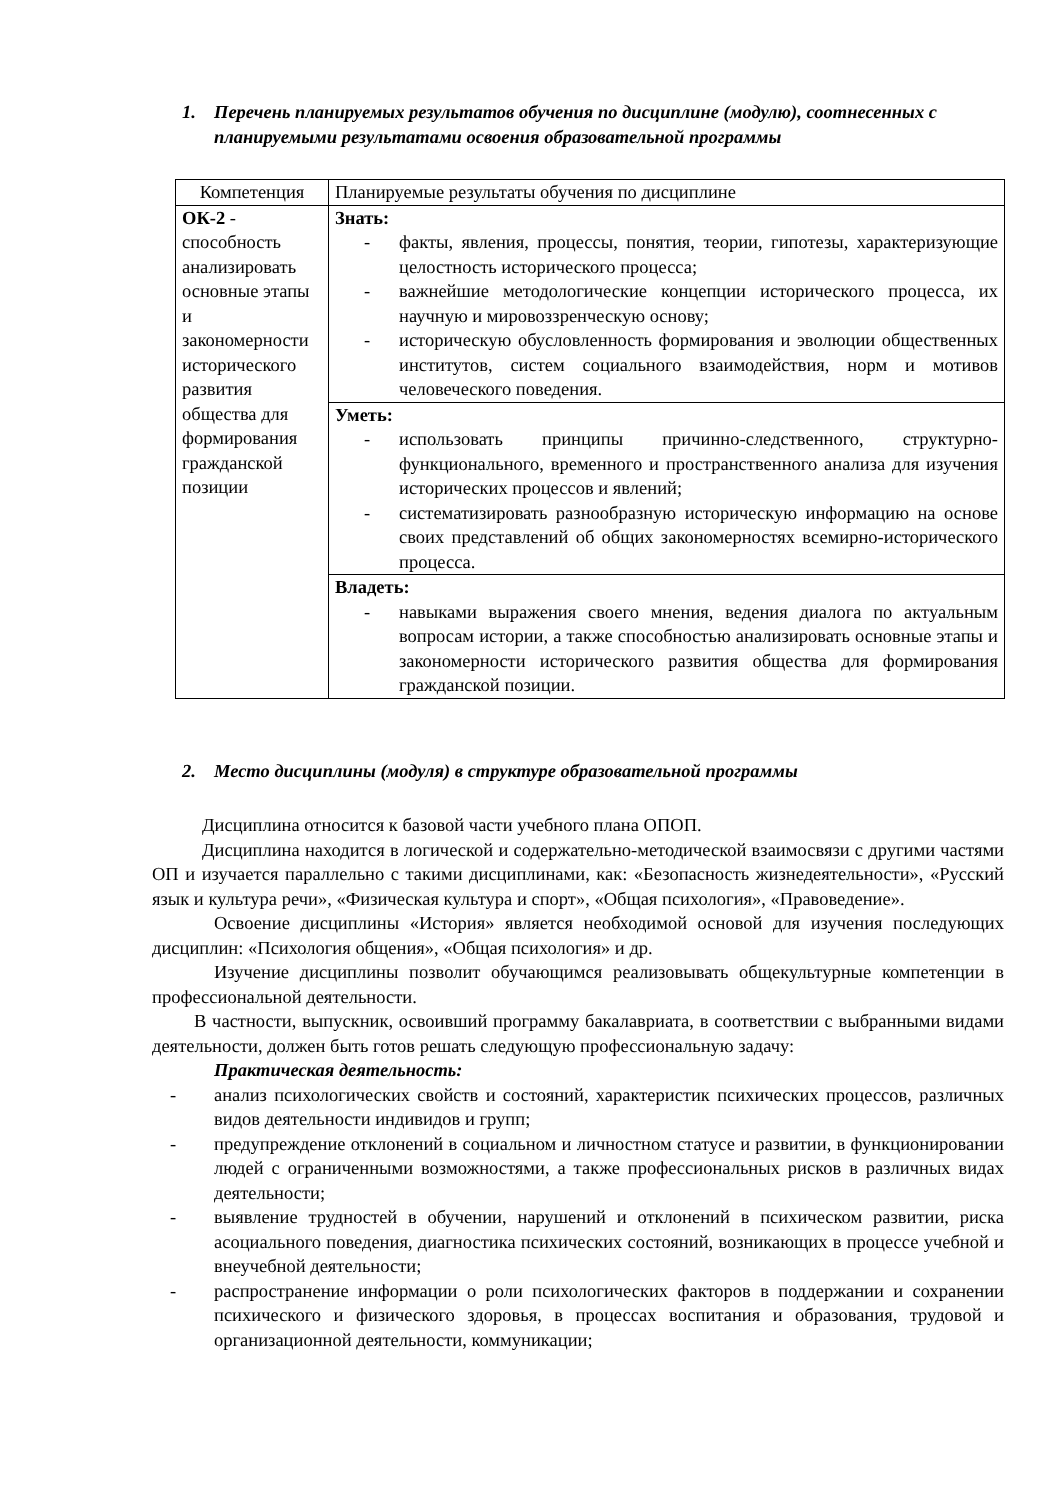1. Перечень планируемых результатов обучения по дисциплине (модулю), соотнесенных с планируемыми результатами освоения образовательной программы
| Компетенция | Планируемые результаты обучения по дисциплине |
| ОК-2 - способность анализировать основные этапы и закономерности исторического развития общества для формирования гражданской позиции | Знать: - факты, явления, процессы, понятия, теории, гипотезы, характеризующие целостность исторического процесса; - важнейшие методологические концепции исторического процесса, их научную и мировоззренческую основу; - историческую обусловленность формирования и эволюции общественных институтов, систем социального взаимодействия, норм и мотивов человеческого поведения. |
| | Уметь: - использовать принципы причинно-следственного, структурно-функционального, временного и пространственного анализа для изучения исторических процессов и явлений; - систематизировать разнообразную историческую информацию на основе своих представлений об общих закономерностях всемирно-исторического процесса. |
| | Владеть: - навыками выражения своего мнения, ведения диалога по актуальным вопросам истории, а также способностью анализировать основные этапы и закономерности исторического развития общества для формирования гражданской позиции. |
2. Место дисциплины (модуля) в структуре образовательной программы
Дисциплина относится к базовой части учебного плана ОПОП.
Дисциплина находится в логической и содержательно-методической взаимосвязи с другими частями ОП и изучается параллельно с такими дисциплинами, как: «Безопасность жизнедеятельности», «Русский язык и культура речи», «Физическая культура и спорт», «Общая психология», «Правоведение».
Освоение дисциплины «История» является необходимой основой для изучения последующих дисциплин: «Психология общения», «Общая психология» и др.
Изучение дисциплины позволит обучающимся реализовывать общекультурные компетенции в профессиональной деятельности.
В частности, выпускник, освоивший программу бакалавриата, в соответствии с выбранными видами деятельности, должен быть готов решать следующую профессиональную задачу:
Практическая деятельность:
- анализ психологических свойств и состояний, характеристик психических процессов, различных видов деятельности индивидов и групп;
- предупреждение отклонений в социальном и личностном статусе и развитии, в функционировании людей с ограниченными возможностями, а также профессиональных рисков в различных видах деятельности;
- выявление трудностей в обучении, нарушений и отклонений в психическом развитии, риска асоциального поведения, диагностика психических состояний, возникающих в процессе учебной и внеучебной деятельности;
- распространение информации о роли психологических факторов в поддержании и сохранении психического и физического здоровья, в процессах воспитания и образования, трудовой и организационной деятельности, коммуникации;